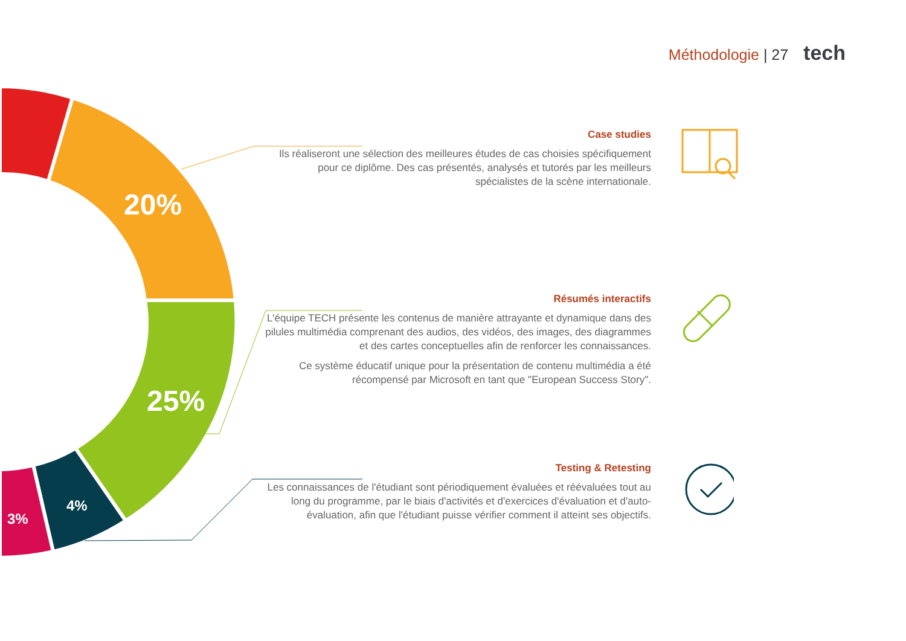20%
25%
4%
3%
Méthodologie | 27 tech
Case studies
Ils réaliseront une sélection des meilleures études de cas choisies spécifiquement pour ce diplôme. Des cas présentés, analysés et tutorés par les meilleurs spécialistes de la scène internationale.
Résumés interactifs
L'équipe TECH présente les contenus de manière attrayante et dynamique dans des pilules multimédia comprenant des audios, des vidéos, des images, des diagrammes et des cartes conceptuelles afin de renforcer les connaissances.
Ce système éducatif unique pour la présentation de contenu multimédia a été récompensé par Microsoft en tant que "European Success Story".
Testing & Retesting
Les connaissances de l'étudiant sont périodiquement évaluées et réévaluées tout au long du programme, par le biais d'activités et d'exercices d'évaluation et d'auto-évaluation, afin que l'étudiant puisse vérifier comment il atteint ses objectifs.